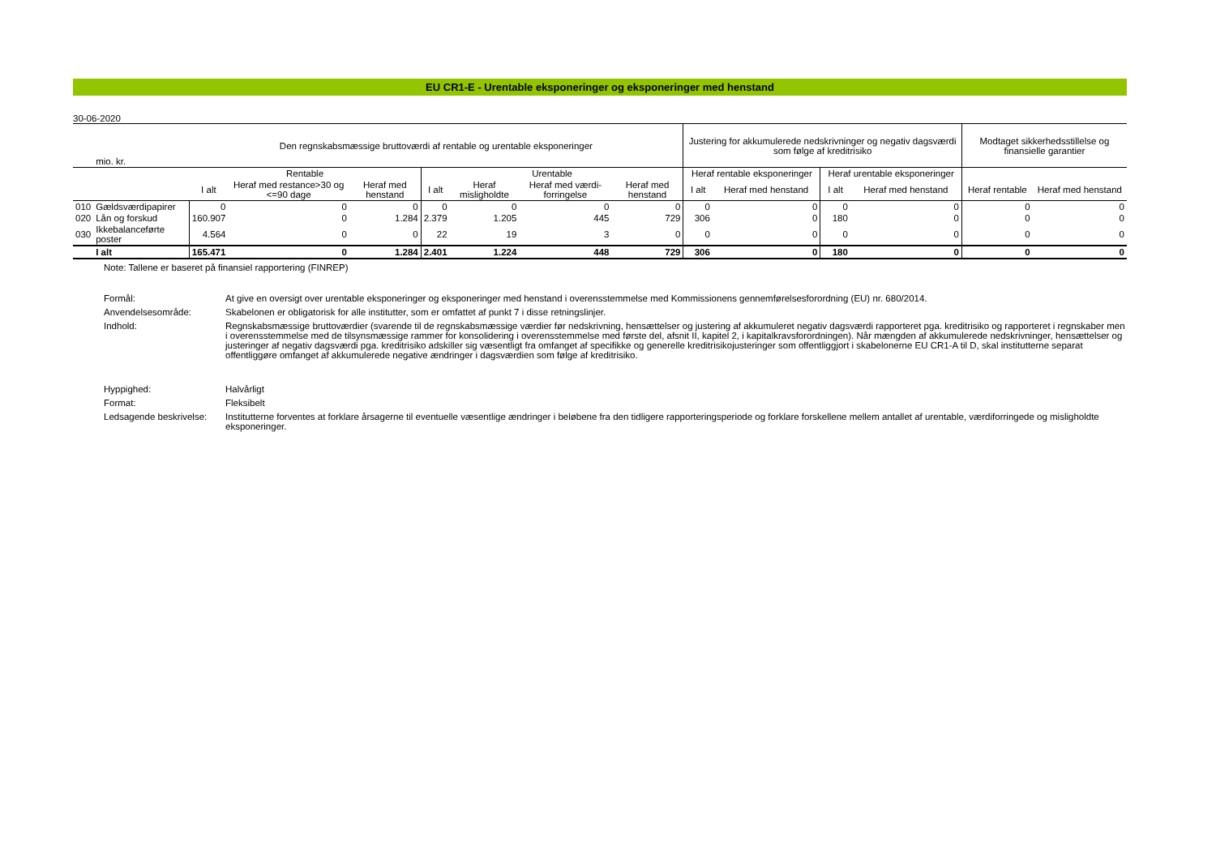EU CR1-E - Urentable eksponeringer og eksponeringer med henstand
30-06-2020
| | mio. kr. | Den regnskabsmæssige bruttoværdi af rentable og urentable eksponeringer | | | | | | | Justering for akkumulerede nedskrivninger og negativ dagsværdi som følge af kreditrisiko | | | | Modtaget sikkerhedsstillelse og finansielle garantier | |
| | | Rentable | | | Urentable | | | | Heraf rentable eksponeringer | | Heraf urentable eksponeringer | | | |
| | | I alt | Heraf med restance>30 og <=90 dage | Heraf med henstand | I alt | Heraf misligholdte | Heraf med værdi-forringelse | Heraf med henstand | I alt | Heraf med henstand | I alt | Heraf med henstand | Heraf rentable | Heraf med henstand |
| 010 | Gældsværdipapirer | 0 | 0 | 0 | 0 | 0 | 0 | 0 | 0 | 0 | 0 | 0 | 0 | 0 |
| 020 | Lån og forskud | 160.907 | 0 | 1.284 | 2.379 | 1.205 | 445 | 729 | 306 | 0 | 180 | 0 | 0 | 0 |
| 030 | Ikkebalanceførte poster | 4.564 | 0 | 0 | 22 | 19 | 3 | 0 | 0 | 0 | 0 | 0 | 0 | 0 |
| | I alt | 165.471 | 0 | 1.284 | 2.401 | 1.224 | 448 | 729 | 306 | 0 | 180 | 0 | 0 | 0 |
Note: Tallene er baseret på finansiel rapportering (FINREP)
Formål: At give en oversigt over urentable eksponeringer og eksponeringer med henstand i overensstemmelse med Kommissionens gennemførelsesforordning (EU) nr. 680/2014.
Anvendelsesområde: Skabelonen er obligatorisk for alle institutter, som er omfattet af punkt 7 i disse retningslinjer.
Indhold: Regnskabsmæssige bruttoværdier (svarende til de regnskabsmæssige værdier før nedskrivning, hensættelser og justering af akkumuleret negativ dagsværdi rapporteret pga. kreditrisiko og rapporteret i regnskaber men i overensstemmelse med de tilsynsmæssige rammer for konsolidering i overensstemmelse med første del, afsnit II, kapitel 2, i kapitalkravsforordningen). Når mængden af akkumulerede nedskrivninger, hensættelser og justeringer af negativ dagsværdi pga. kreditrisiko adskiller sig væsentligt fra omfanget af specifikke og generelle kreditrisikojusteringer som offentliggjort i skabelonerne EU CR1-A til D, skal institutterne separat offentliggøre omfanget af akkumulerede negative ændringer i dagsværdien som følge af kreditrisiko.
Hyppighed: Halvårligt
Format: Fleksibelt
Ledsagende beskrivelse: Institutterne forventes at forklare årsagerne til eventuelle væsentlige ændringer i beløbene fra den tidligere rapporteringsperiode og forklare forskellene mellem antallet af urentable, værdiforringede og misligholdte eksponeringer.